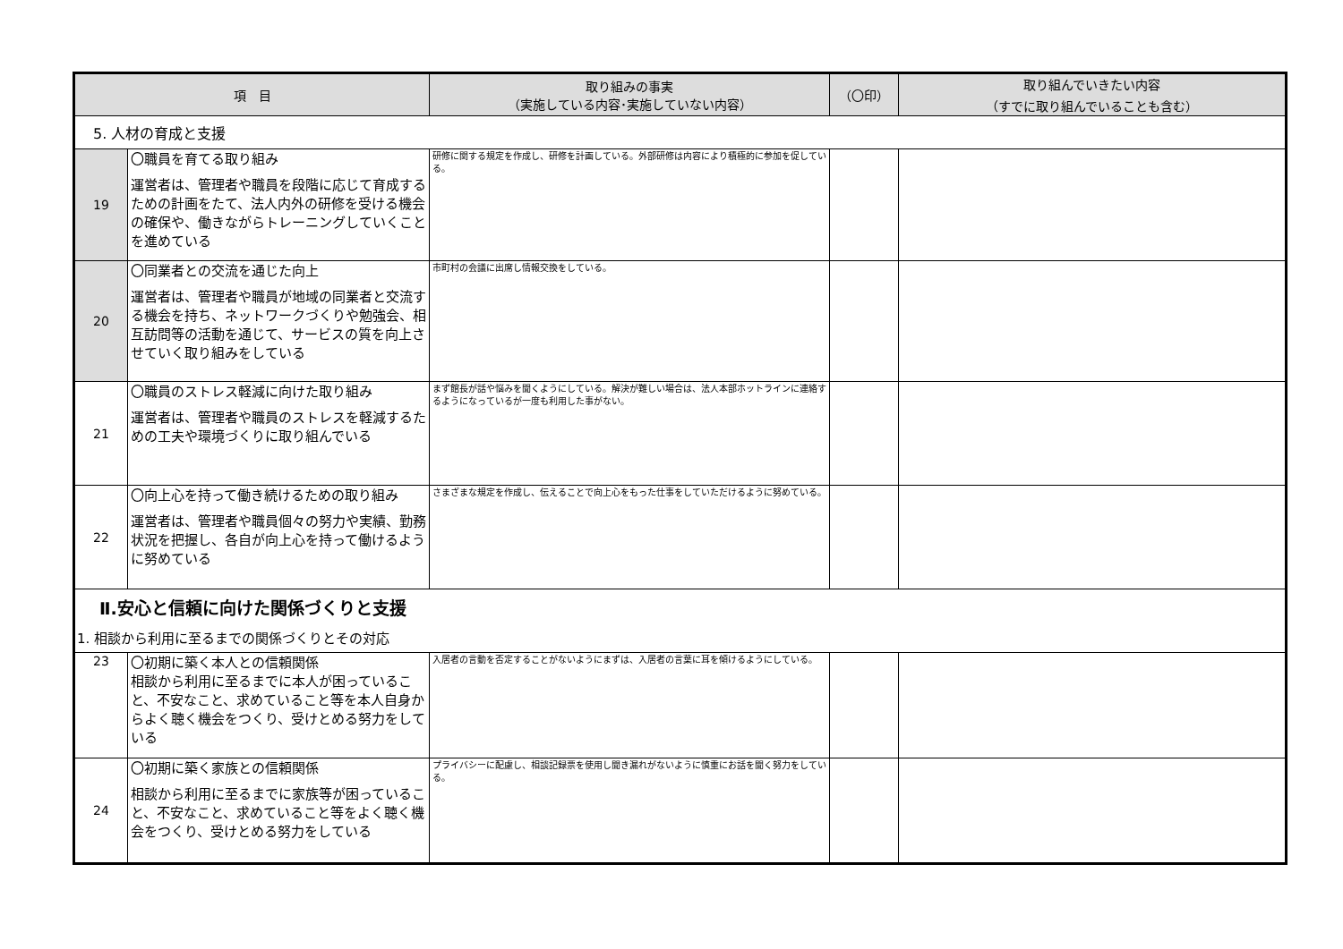| 項 目 | | 取り組みの事実 （実施している内容･実施していない内容） | （〇印） | 取り組んでいきたい内容 （すでに取り組んでいることも含む） |
| --- | --- | --- | --- | --- |
| 5. 人材の育成と支援 | | | | |
| 19 | 〇職員を育てる取り組み 運営者は、管理者や職員を段階に応じて育成するための計画をたて、法人内外の研修を受ける機会の確保や、働きながらトレーニングしていくことを進めている | 研修に関する規定を作成し、研修を計画している。外部研修は内容により積極的に参加を促している。 | | |
| 20 | 〇同業者との交流を通じた向上 運営者は、管理者や職員が地域の同業者と交流する機会を持ち、ネットワークづくりや勉強会、相互訪問等の活動を通じて、サービスの質を向上させていく取り組みをしている | 市町村の会議に出席し情報交換をしている。 | | |
| 21 | 〇職員のストレス軽減に向けた取り組み 運営者は、管理者や職員のストレスを軽減するための工夫や環境づくりに取り組んでいる | まず館長が話や悩みを聞くようにしている。解決が難しい場合は、法人本部ホットラインに連絡するようになっているが一度も利用した事がない。 | | |
| 22 | 〇向上心を持って働き続けるための取り組み 運営者は、管理者や職員個々の努力や実績、勤務状況を把握し、各自が向上心を持って働けるように努めている | さまざまな規定を作成し、伝えることで向上心をもった仕事をしていただけるように努めている。 | | |
| Ⅱ.安心と信頼に向けた関係づくりと支援 1. 相談から利用に至るまでの関係づくりとその対応 | | | | |
| 23 | 〇初期に築く本人との信頼関係 相談から利用に至るまでに本人が困っていること、不安なこと、求めていること等を本人自身からよく聴く機会をつくり、受けとめる努力をしている | 入居者の言動を否定することがないようにまずは、入居者の言葉に耳を傾けるようにしている。 | | |
| 24 | 〇初期に築く家族との信頼関係 相談から利用に至るまでに家族等が困っていること、不安なこと、求めていること等をよく聴く機会をつくり、受けとめる努力をしている | プライバシーに配慮し、相談記録票を使用し聞き漏れがないように慎重にお話を聞く努力をしている。 | | |